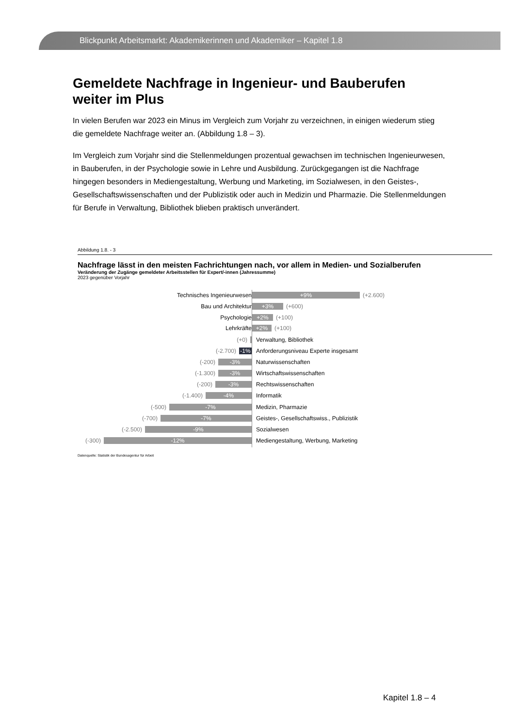Blickpunkt Arbeitsmarkt: Akademikerinnen und Akademiker – Kapitel 1.8
Gemeldete Nachfrage in Ingenieur- und Bauberufen weiter im Plus
In vielen Berufen war 2023 ein Minus im Vergleich zum Vorjahr zu verzeichnen, in einigen wiederum stieg die gemeldete Nachfrage weiter an. (Abbildung 1.8 – 3).
Im Vergleich zum Vorjahr sind die Stellenmeldungen prozentual gewachsen im technischen Ingenieurwesen, in Bauberufen, in der Psychologie sowie in Lehre und Ausbildung. Zurückgegangen ist die Nachfrage hingegen besonders in Mediengestaltung, Werbung und Marketing, im Sozialwesen, in den Geistes-, Gesellschaftswissenschaften und der Publizistik oder auch in Medizin und Pharmazie. Die Stellenmeldungen für Berufe in Verwaltung, Bibliothek blieben praktisch unverändert.
Abbildung 1.8. - 3
Nachfrage lässt in den meisten Fachrichtungen nach, vor allem in Medien- und Sozialberufen
Veränderung der Zugänge gemeldeter Arbeitsstellen für Expert/-innen (Jahressumme)
2023 gegenüber Vorjahr
Technisches Ingenieurwesen
+9%
(+2.600)
Bau und Architektur
+3%
(+600)
Psychologie
+2%
(+100)
Lehrkräfte
+2%
(+100)
(+0) Verwaltung, Bibliothek
(-2.700)
-1%
Anforderungsniveau Experte insgesamt
(-200)
-3%
Naturwissenschaften
(-1.300)
-3%
Wirtschaftswissenschaften
(-200)
-3%
Rechtswissenschaften
(-1.400)
-4%
Informatik
(-500)
-7%
Medizin, Pharmazie
(-700)
-7%
Geistes-, Gesellschaftswiss., Publizistik
(-2.500)
-9%
Sozialwesen
(-300)
-12%
Mediengestaltung, Werbung, Marketing
Datenquelle: Statistik der Bundesagentur für Arbeit
Kapitel 1.8 – 4